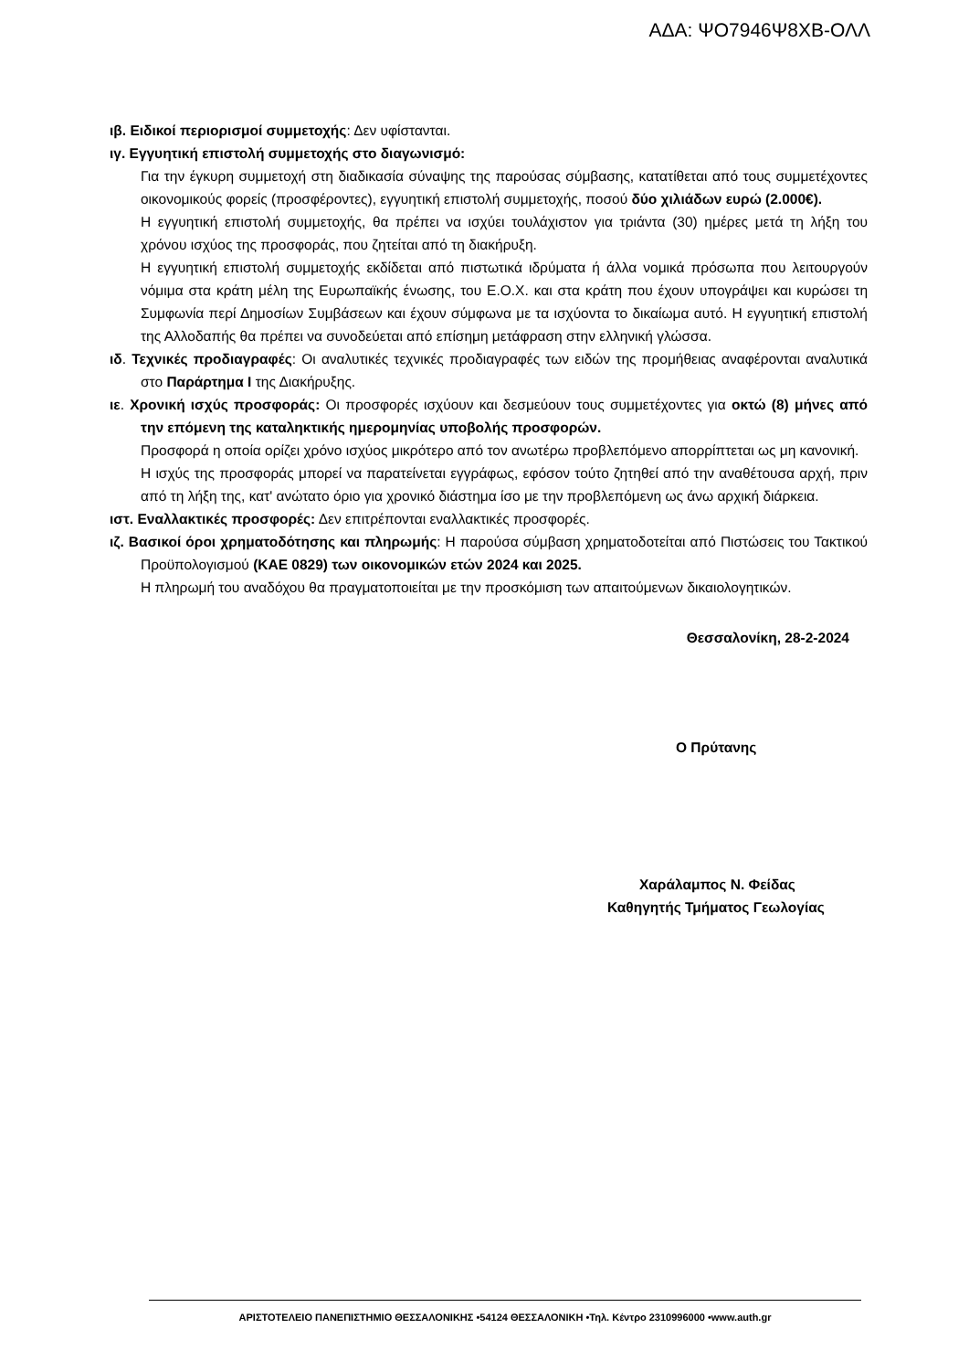ΑΔΑ: ΨΟ7946Ψ8ΧΒ-ΟΛΛ
ιβ. Ειδικοί περιορισμοί συμμετοχής: Δεν υφίστανται.
ιγ. Εγγυητική επιστολή συμμετοχής στο διαγωνισμό:
Για την έγκυρη συμμετοχή στη διαδικασία σύναψης της παρούσας σύμβασης, κατατίθεται από τους συμμετέχοντες οικονομικούς φορείς (προσφέροντες), εγγυητική επιστολή συμμετοχής, ποσού δύο χιλιάδων ευρώ (2.000€).
Η εγγυητική επιστολή συμμετοχής, θα πρέπει να ισχύει τουλάχιστον για τριάντα (30) ημέρες μετά τη λήξη του χρόνου ισχύος της προσφοράς, που ζητείται από τη διακήρυξη.
Η εγγυητική επιστολή συμμετοχής εκδίδεται από πιστωτικά ιδρύματα ή άλλα νομικά πρόσωπα που λειτουργούν νόμιμα στα κράτη μέλη της Ευρωπαϊκής ένωσης, του Ε.Ο.Χ. και στα κράτη που έχουν υπογράψει και κυρώσει τη Συμφωνία περί Δημοσίων Συμβάσεων και έχουν σύμφωνα με τα ισχύοντα το δικαίωμα αυτό. Η εγγυητική επιστολή της Αλλοδαπής θα πρέπει να συνοδεύεται από επίσημη μετάφραση στην ελληνική γλώσσα.
ιδ. Τεχνικές προδιαγραφές: Οι αναλυτικές τεχνικές προδιαγραφές των ειδών της προμήθειας αναφέρονται αναλυτικά στο Παράρτημα Ι της Διακήρυξης.
ιε. Χρονική ισχύς προσφοράς: Οι προσφορές ισχύουν και δεσμεύουν τους συμμετέχοντες για οκτώ (8) μήνες από την επόμενη της καταληκτικής ημερομηνίας υποβολής προσφορών.
Προσφορά η οποία ορίζει χρόνο ισχύος μικρότερο από τον ανωτέρω προβλεπόμενο απορρίπτεται ως μη κανονική.
Η ισχύς της προσφοράς μπορεί να παρατείνεται εγγράφως, εφόσον τούτο ζητηθεί από την αναθέτουσα αρχή, πριν από τη λήξη της, κατ' ανώτατο όριο για χρονικό διάστημα ίσο με την προβλεπόμενη ως άνω αρχική διάρκεια.
ιστ. Εναλλακτικές προσφορές: Δεν επιτρέπονται εναλλακτικές προσφορές.
ιζ. Βασικοί όροι χρηματοδότησης και πληρωμής: Η παρούσα σύμβαση χρηματοδοτείται από Πιστώσεις του Τακτικού Προϋπολογισμού (ΚΑΕ 0829) των οικονομικών ετών 2024 και 2025.
Η πληρωμή του αναδόχου θα πραγματοποιείται με την προσκόμιση των απαιτούμενων δικαιολογητικών.
Θεσσαλονίκη, 28-2-2024
Ο Πρύτανης
Χαράλαμπος Ν. Φείδας
Καθηγητής Τμήματος Γεωλογίας
ΑΡΙΣΤΟΤΕΛΕΙΟ ΠΑΝΕΠΙΣΤΗΜΙΟ ΘΕΣΣΑΛΟΝΙΚΗΣ •54124 ΘΕΣΣΑΛΟΝΙΚΗ •Τηλ. Κέντρο 2310996000 •www.auth.gr